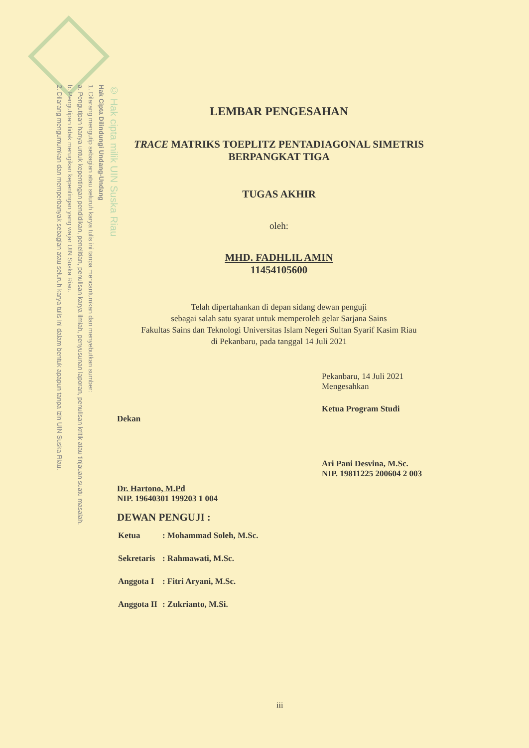© Hak cipta milik UIN Suska Riau
Hak Cipta Dilindungi Undang-Undang
1. Dilarang mengutip sebagian atau seluruh karya tulis ini tanpa mencantumkan dan menyebutkan sumber:
a. Pengutipan hanya untuk kepentingan pendidikan, penelitian, penulisan karya ilmiah, penyusunan laporan, penulisan kritik atau tinjauan suatu masalah.
b. Pengutipan tidak merugikan kepentingan yang wajar UIN Suska Riau.
2. Dilarang mengumumkan dan memperbanyak sebagian atau seluruh karya tulis ini dalam bentuk apapun tanpa izin UIN Suska Riau.
LEMBAR PENGESAHAN
TRACE MATRIKS TOEPLITZ PENTADIAGONAL SIMETRIS BERPANGKAT TIGA
TUGAS AKHIR
oleh:
MHD. FADHLIL AMIN
11454105600
Telah dipertahankan di depan sidang dewan penguji
sebagai salah satu syarat untuk memperoleh gelar Sarjana Sains
Fakultas Sains dan Teknologi Universitas Islam Negeri Sultan Syarif Kasim Riau
di Pekanbaru, pada tanggal 14 Juli 2021
Dekan
Dr. Hartono, M.Pd
NIP. 19640301 199203 1 004
Pekanbaru, 14 Juli 2021
Mengesahkan
Ketua Program Studi
Ari Pani Desvina, M.Sc.
NIP. 19811225 200604 2 003
DEWAN PENGUJI :
| Ketua | : Mohammad Soleh, M.Sc. |
| Sekretaris | : Rahmawati, M.Sc. |
| Anggota I | : Fitri Aryani, M.Sc. |
| Anggota II | : Zukrianto, M.Si. |
iii